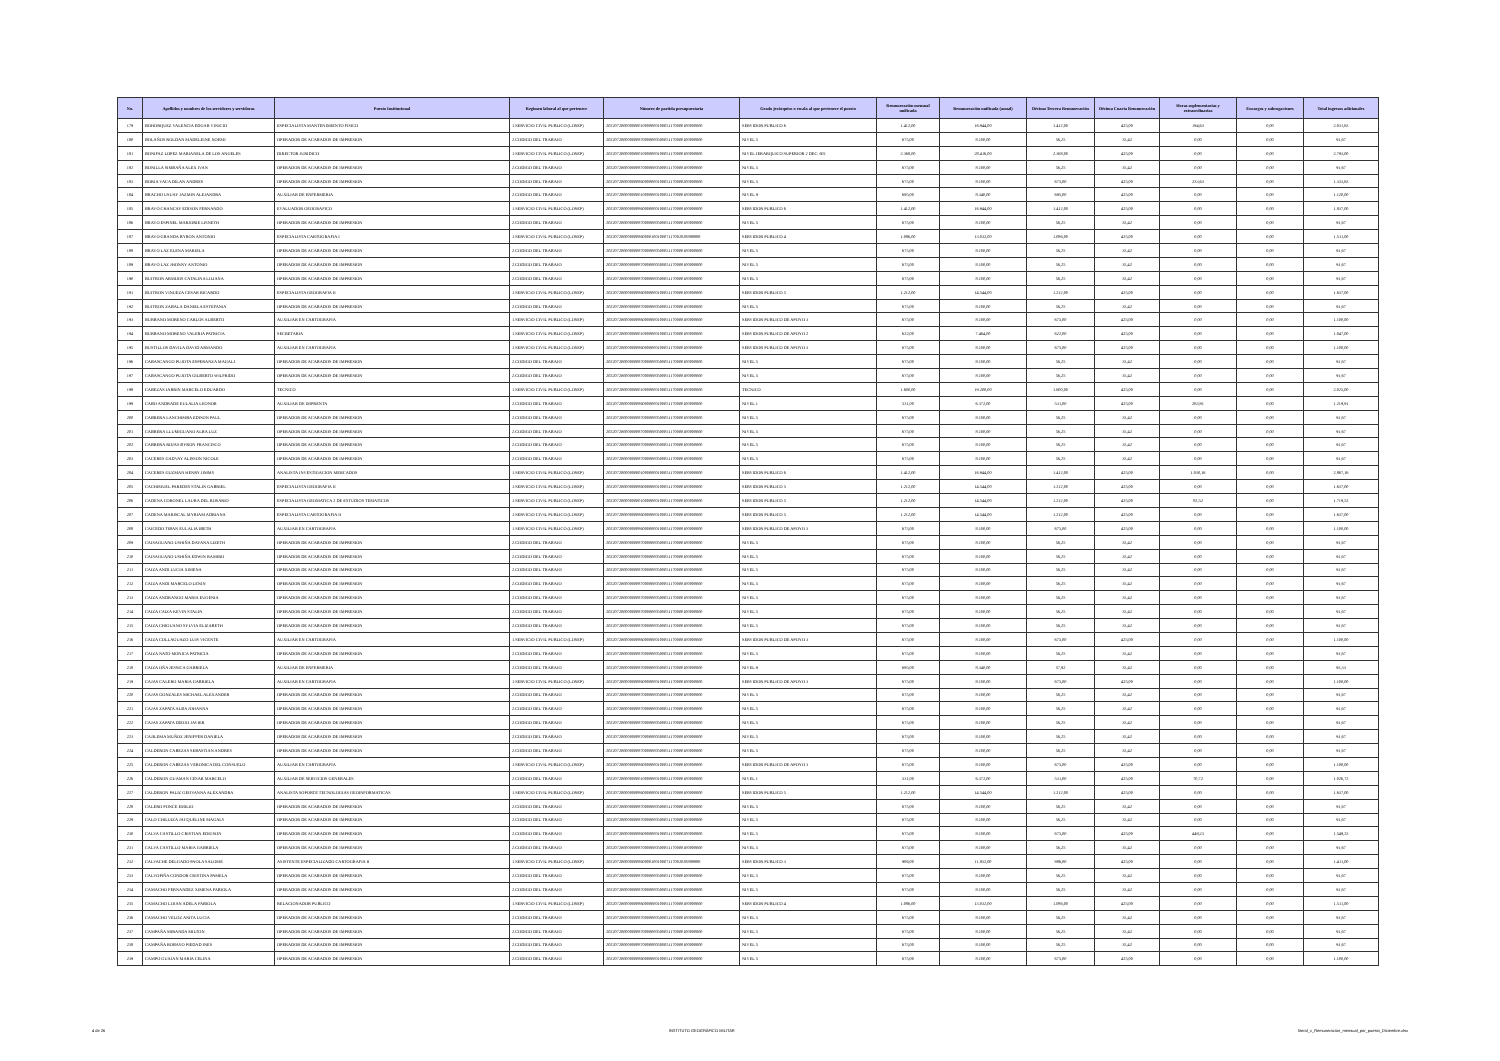| No. | Apellidos y nombres de los servidores y servidoras | Puesto Institucional | Regimen laboral al que pertenece | Número de partida presupuestaria | Grado jerárquico o escala al que pertenece el puesto | Remuneración mensual unificada | Remuneración unificada (anual) | Décimo Tercera Remuneración | Décima Cuarta Remuneración | Horas suplementarias y extraordinarias | Encargos y subrogaciones | Total ingresos adicionales |
| --- | --- | --- | --- | --- | --- | --- | --- | --- | --- | --- | --- | --- |
| 179 | BOHORQUEZ VALENCIA EDGAR VINICIO | ESPECIALISTA MANTENIMIENTO FISICO | 1.SERVICIO CIVIL PUBLICO (LOSEP) | 202207200000000010000000100051170000100000000 | SERVIDOR PUBLICO 6 | 1.412,00 | 16.944,00 | 1.412,00 | 425,00 | 194,63 | 0,00 | 2.031,63 |
| 180 | BOLAÑOS ROLDAN MADELEINE NOEMI | OPERADOR DE ACABADOS DE IMPRESION | 2.CODIGO DEL TRABAJO | 202207200000000870000000500051170000100000000 | NIVEL 5 | 675,00 | 8.100,00 | 56,25 | 35,42 | 0,00 | 0,00 | 91,67 |
| 181 | BONIFAZ LOPEZ MARIANELA DE LOS ANGELES | DIRECTOR JURIDICO | 1.SERVICIO CIVIL PUBLICO (LOSEP) | 202207200000000010000000100051170000100000000 | NIVEL JERARQUICO SUPERIOR 2 DEC. 601 | 2.368,00 | 28.416,00 | 2.368,00 | 425,00 | 0,00 | 0,00 | 2.793,00 |
| 182 | BONILLA SIMBAÑA ALEX IVAN | OPERADOR DE ACABADOS DE IMPRESION | 2.CODIGO DEL TRABAJO | 202207200000000870000000500051170000100000000 | NIVEL 5 | 675,00 | 8.100,00 | 56,25 | 35,42 | 0,00 | 0,00 | 91,67 |
| 183 | BORJA VACA DILAN ANDRES | OPERADOR DE ACABADOS DE IMPRESION | 2.CODIGO DEL TRABAJO | 202207200000000860000000100051170000200000000 | NIVEL 5 | 675,00 | 8.100,00 | 675,00 | 425,00 | 233,63 | 0,00 | 1.333,63 |
| 184 | BRACHO USUAY JAZMIN ALEJANDRA | AUXILIAR DE ENFERMERIA | 2.CODIGO DEL TRABAJO | 202207200000000010000000100051170000100000000 | NIVEL 9 | 695,00 | 8.340,00 | 695,00 | 425,00 | 0,00 | 0,00 | 1.120,00 |
| 185 | BRAVO CHANCAY EDISON FERNANDO | EVALUADOR GEOGRAFICO | 1.SERVICIO CIVIL PUBLICO (LOSEP) | 202207200000000860000000100051170000100000000 | SERVIDOR PUBLICO 6 | 1.412,00 | 16.944,00 | 1.412,00 | 425,00 | 0,00 | 0,00 | 1.837,00 |
| 186 | BRAVO ESPINEL MARJORIE LISNETH | OPERADOR DE ACABADOS DE IMPRESION | 2.CODIGO DEL TRABAJO | 202207200000000870000000500051170000100000000 | NIVEL 5 | 675,00 | 8.100,00 | 56,25 | 35,42 | 0,00 | 0,00 | 91,67 |
| 187 | BRAVO GRANDA BYRON ANTONIO | ESPECIALISTA CARTOGRAFIA I | 1.SERVICIO CIVIL PUBLICO (LOSEP) | 20220720000000086000010010007117002028888888 | SERVIDOR PUBLICO 4 | 1.086,00 | 13.032,00 | 1.086,00 | 425,00 | 0,00 | 0,00 | 1.511,00 |
| 188 | BRAVO LAZ ELENA MARIELA | OPERADOR DE ACABADOS DE IMPRESION | 2.CODIGO DEL TRABAJO | 202207200000000870000000500051170000100000000 | NIVEL 5 | 675,00 | 8.100,00 | 56,25 | 35,42 | 0,00 | 0,00 | 91,67 |
| 189 | BRAVO LAZ JHONNY ANTONIO | OPERADOR DE ACABADOS DE IMPRESION | 2.CODIGO DEL TRABAJO | 202207200000000870000000500051170000100000000 | NIVEL 5 | 675,00 | 8.100,00 | 56,25 | 35,42 | 0,00 | 0,00 | 91,67 |
| 190 | BUITRON ARMIJOS CATALINA LILIANA | OPERADOR DE ACABADOS DE IMPRESION | 2.CODIGO DEL TRABAJO | 202207200000000870000000500051170000100000000 | NIVEL 5 | 675,00 | 8.100,00 | 56,25 | 35,42 | 0,00 | 0,00 | 91,67 |
| 191 | BUITRON VINUEZA CESAR RICARDO | ESPECIALISTA GEOGRAFIA II | 1.SERVICIO CIVIL PUBLICO (LOSEP) | 202207200000000860000000100051170000100000000 | SERVIDOR PUBLICO 5 | 1.212,00 | 14.544,00 | 1.212,00 | 425,00 | 0,00 | 0,00 | 1.637,00 |
| 192 | BUITRON ZABALA DANIELA ESTEFANIA | OPERADOR DE ACABADOS DE IMPRESION | 2.CODIGO DEL TRABAJO | 202207200000000870000000500051170000100000000 | NIVEL 5 | 675,00 | 8.100,00 | 56,25 | 35,42 | 0,00 | 0,00 | 91,67 |
| 193 | BURBANO MORENO CARLOS ALBERTO | AUXILIAR EN CARTOGRAFIA | 1.SERVICIO CIVIL PUBLICO (LOSEP) | 202207200000000860000000100051170000100000000 | SERVIDOR PUBLICO DE APOYO 3 | 675,00 | 8.100,00 | 675,00 | 425,00 | 0,00 | 0,00 | 1.100,00 |
| 194 | BURBANO MORENO VALERIA PATRICIA | SECRETARIA | 1.SERVICIO CIVIL PUBLICO (LOSEP) | 202207200000000010000000100051170000100000000 | SERVIDOR PUBLICO DE APOYO 2 | 622,00 | 7.464,00 | 622,00 | 425,00 | 0,00 | 0,00 | 1.047,00 |
| 195 | BUSTILLOS DAVILA DAVID ARMANDO | AUXILIAR EN CARTOGRAFIA | 1.SERVICIO CIVIL PUBLICO (LOSEP) | 202207200000000860000000100051170000100000000 | SERVIDOR PUBLICO DE APOYO 3 | 675,00 | 8.100,00 | 675,00 | 425,00 | 0,00 | 0,00 | 1.100,00 |
| 196 | CABASCANGO PUJOTA ESPERANZA MAGALI | OPERADOR DE ACABADOS DE IMPRESION | 2.CODIGO DEL TRABAJO | 202207200000000870000000500051170000100000000 | NIVEL 5 | 675,00 | 8.100,00 | 56,25 | 35,42 | 0,00 | 0,00 | 91,67 |
| 197 | CABASCANGO PUJOTA GILBERTO WILFRIDO | OPERADOR DE ACABADOS DE IMPRESION | 2.CODIGO DEL TRABAJO | 202207200000000870000000500051170000100000000 | NIVEL 5 | 675,00 | 8.100,00 | 56,25 | 35,42 | 0,00 | 0,00 | 91,67 |
| 198 | CABEZAS JARRIN MARCELO EDUARDO | TECNICO | 1.SERVICIO CIVIL PUBLICO (LOSEP) | 202207200000000010000000100051170000100000000 | TECNICO | 1.600,00 | 19.200,00 | 1.600,00 | 425,00 | 0,00 | 0,00 | 2.025,00 |
| 199 | CABO ANDRADE EULALIA LEONOR | AUXILIAR DE IMPRENTA | 2.CODIGO DEL TRABAJO | 202207200000000860000000100051170000100000000 | NIVEL 1 | 531,00 | 6.372,00 | 531,00 | 425,00 | 263,91 | 0,00 | 1.219,91 |
| 200 | CABRERA LANCHIMBA EDISON PAUL | OPERADOR DE ACABADOS DE IMPRESION | 2.CODIGO DEL TRABAJO | 202207200000000870000000500051170000100000000 | NIVEL 5 | 675,00 | 8.100,00 | 56,25 | 35,42 | 0,00 | 0,00 | 91,67 |
| 201 | CABRERA LLUMIGUANO ALBA LUZ | OPERADOR DE ACABADOS DE IMPRESION | 2.CODIGO DEL TRABAJO | 202207200000000870000000500051170000100000000 | NIVEL 5 | 675,00 | 8.100,00 | 56,25 | 35,42 | 0,00 | 0,00 | 91,67 |
| 202 | CABRERA ROJAS BYRON FRANCISCO | OPERADOR DE ACABADOS DE IMPRESION | 2.CODIGO DEL TRABAJO | 202207200000000870000000500051170000100000000 | NIVEL 5 | 675,00 | 8.100,00 | 56,25 | 35,42 | 0,00 | 0,00 | 91,67 |
| 203 | CACERES GADVAY ALISSON NICOLE | OPERADOR DE ACABADOS DE IMPRESION | 2.CODIGO DEL TRABAJO | 202207200000000870000000500051170000100000000 | NIVEL 5 | 675,00 | 8.100,00 | 56,25 | 35,42 | 0,00 | 0,00 | 91,67 |
| 204 | CACERES GUZMAN HENRY JIMMY | ANALISTA INVESTIGACION MERCADOS | 1.SERVICIO CIVIL PUBLICO (LOSEP) | 202207200000000010000000100051170000100000000 | SERVIDOR PUBLICO 6 | 1.412,00 | 16.944,00 | 1.412,00 | 425,00 | 1.030,16 | 0,00 | 2.867,16 |
| 205 | CACHIMUEL PAREDES STALIN GABRIEL | ESPECIALISTA GEOGRAFIA II | 1.SERVICIO CIVIL PUBLICO (LOSEP) | 202207200000000860000000100051170000100000000 | SERVIDOR PUBLICO 5 | 1.212,00 | 14.544,00 | 1.212,00 | 425,00 | 0,00 | 0,00 | 1.637,00 |
| 206 | CADENA CORONEL LAURA DEL ROSARIO | ESPECIALISTA GEOMATICA 2 DE ESTUDIOS TEMATICOS | 1.SERVICIO CIVIL PUBLICO (LOSEP) | 202207200000000010000000100051170000100000000 | SERVIDOR PUBLICO 5 | 1.212,00 | 14.544,00 | 1.212,00 | 425,00 | 82,52 | 0,00 | 1.719,52 |
| 207 | CADENA MARISCAL MYRIAM ADRIANA | ESPECIALISTA CARTOGRAFIA II | 1.SERVICIO CIVIL PUBLICO (LOSEP) | 202207200000000860000000100051170000100000000 | SERVIDOR PUBLICO 5 | 1.212,00 | 14.544,00 | 1.212,00 | 425,00 | 0,00 | 0,00 | 1.637,00 |
| 208 | CAICEDO TIBAN EULALIA IBETH | AUXILIAR EN CARTOGRAFIA | 1.SERVICIO CIVIL PUBLICO (LOSEP) | 202207200000000860000000100051170000100000000 | SERVIDOR PUBLICO DE APOYO 3 | 675,00 | 8.100,00 | 675,00 | 425,00 | 0,00 | 0,00 | 1.100,00 |
| 209 | CAISAGUANO USHIÑA DAYANA LIZETH | OPERADOR DE ACABADOS DE IMPRESION | 2.CODIGO DEL TRABAJO | 202207200000000870000000500051170000100000000 | NIVEL 5 | 675,00 | 8.100,00 | 56,25 | 35,42 | 0,00 | 0,00 | 91,67 |
| 210 | CAISAGUANO USHIÑA EDWIN RAMIRO | OPERADOR DE ACABADOS DE IMPRESION | 2.CODIGO DEL TRABAJO | 202207200000000870000000500051170000100000000 | NIVEL 5 | 675,00 | 8.100,00 | 56,25 | 35,42 | 0,00 | 0,00 | 91,67 |
| 211 | CAIZA ANDI LUCIA XIMENA | OPERADOR DE ACABADOS DE IMPRESION | 2.CODIGO DEL TRABAJO | 202207200000000870000000500051170000100000000 | NIVEL 5 | 675,00 | 8.100,00 | 56,25 | 35,42 | 0,00 | 0,00 | 91,67 |
| 212 | CAIZA ANDI MARCELO LENIN | OPERADOR DE ACABADOS DE IMPRESION | 2.CODIGO DEL TRABAJO | 202207200000000870000000500051170000100000000 | NIVEL 5 | 675,00 | 8.100,00 | 56,25 | 35,42 | 0,00 | 0,00 | 91,67 |
| 213 | CAIZA ANDRANGO MARIA EUGENIA | OPERADOR DE ACABADOS DE IMPRESION | 2.CODIGO DEL TRABAJO | 202207200000000870000000500051170000100000000 | NIVEL 5 | 675,00 | 8.100,00 | 56,25 | 35,42 | 0,00 | 0,00 | 91,67 |
| 214 | CAIZA CAIZA KEVIN STALIN | OPERADOR DE ACABADOS DE IMPRESION | 2.CODIGO DEL TRABAJO | 202207200000000870000000500051170000100000000 | NIVEL 5 | 675,00 | 8.100,00 | 56,25 | 35,42 | 0,00 | 0,00 | 91,67 |
| 215 | CAIZA CHIGUANO SYLVIA ELIZABETH | OPERADOR DE ACABADOS DE IMPRESION | 2.CODIGO DEL TRABAJO | 202207200000000870000000500051170000100000000 | NIVEL 5 | 675,00 | 8.100,00 | 56,25 | 35,42 | 0,00 | 0,00 | 91,67 |
| 216 | CAIZA COLLAGUAZO LUIS VICENTE | AUXILIAR EN CARTOGRAFIA | 1.SERVICIO CIVIL PUBLICO (LOSEP) | 202207200000000860000000100051170000100000000 | SERVIDOR PUBLICO DE APOYO 3 | 675,00 | 8.100,00 | 675,00 | 425,00 | 0,00 | 0,00 | 1.100,00 |
| 217 | CAIZA NATO MONICA PATRICIA | OPERADOR DE ACABADOS DE IMPRESION | 2.CODIGO DEL TRABAJO | 202207200000000870000000500051170000100000000 | NIVEL 5 | 675,00 | 8.100,00 | 56,25 | 35,42 | 0,00 | 0,00 | 91,67 |
| 218 | CAIZA OÑA JESSICA GABRIELA | AUXILIAR DE ENFERMERIA | 2.CODIGO DEL TRABAJO | 202207200000000870000000500051170000100000000 | NIVEL 9 | 695,00 | 8.340,00 | 57,92 | 35,42 | 0,00 | 0,00 | 93,33 |
| 219 | CAJAS CALERO MARIA GABRIELA | AUXILIAR EN CARTOGRAFIA | 1.SERVICIO CIVIL PUBLICO (LOSEP) | 202207200000000860000000100051170000100000000 | SERVIDOR PUBLICO DE APOYO 3 | 675,00 | 8.100,00 | 675,00 | 425,00 | 0,00 | 0,00 | 1.100,00 |
| 220 | CAJAS GONZALES MICHAEL ALEXANDER | OPERADOR DE ACABADOS DE IMPRESION | 2.CODIGO DEL TRABAJO | 202207200000000870000000500051170000100000000 | NIVEL 5 | 675,00 | 8.100,00 | 56,25 | 35,42 | 0,00 | 0,00 | 91,67 |
| 221 | CAJAS ZAPATA ALBA JOHANNA | OPERADOR DE ACABADOS DE IMPRESION | 2.CODIGO DEL TRABAJO | 202207200000000870000000500051170000100000000 | NIVEL 5 | 675,00 | 8.100,00 | 56,25 | 35,42 | 0,00 | 0,00 | 91,67 |
| 222 | CAJAS ZAPATA DIEGO JAVIER | OPERADOR DE ACABADOS DE IMPRESION | 2.CODIGO DEL TRABAJO | 202207200000000870000000500051170000100000000 | NIVEL 5 | 675,00 | 8.100,00 | 56,25 | 35,42 | 0,00 | 0,00 | 91,67 |
| 223 | CAJILEMA MUÑOZ JENIFFER DANIELA | OPERADOR DE ACABADOS DE IMPRESION | 2.CODIGO DEL TRABAJO | 202207200000000870000000500051170000100000000 | NIVEL 5 | 675,00 | 8.100,00 | 56,25 | 35,42 | 0,00 | 0,00 | 91,67 |
| 224 | CALDERON CABEZAS SEBASTIAN ANDRES | OPERADOR DE ACABADOS DE IMPRESION | 2.CODIGO DEL TRABAJO | 202207200000000870000000500051170000100000000 | NIVEL 5 | 675,00 | 8.100,00 | 56,25 | 35,42 | 0,00 | 0,00 | 91,67 |
| 225 | CALDERON CABEZAS VERONICA DEL CONSUELO | AUXILIAR EN CARTOGRAFIA | 1.SERVICIO CIVIL PUBLICO (LOSEP) | 202207200000000860000000100051170000100000000 | SERVIDOR PUBLICO DE APOYO 3 | 675,00 | 8.100,00 | 675,00 | 425,00 | 0,00 | 0,00 | 1.100,00 |
| 226 | CALDERON GUAMAN CESAR MARCELO | AUXILIAR DE SERVICIOS GENERALES | 2.CODIGO DEL TRABAJO | 202207200000000010000000100051170000100000000 | NIVEL 1 | 531,00 | 6.372,00 | 531,00 | 425,00 | 70,72 | 0,00 | 1.026,72 |
| 227 | CALDERON PALIZ GEOVANNA ALEXANDRA | ANALISTA SOPORTE TECNOLOGIAS GEOINFORMATICAS | 1.SERVICIO CIVIL PUBLICO (LOSEP) | 202207200000000860000000100051170000100000000 | SERVIDOR PUBLICO 5 | 1.212,00 | 14.544,00 | 1.212,00 | 425,00 | 0,00 | 0,00 | 1.637,00 |
| 228 | CALERO PONCE EMILIO | OPERADOR DE ACABADOS DE IMPRESION | 2.CODIGO DEL TRABAJO | 202207200000000870000000500051170000100000000 | NIVEL 5 | 675,00 | 8.100,00 | 56,25 | 35,42 | 0,00 | 0,00 | 91,67 |
| 229 | CALO CHILUIZA JACQUELINE MAGALY | OPERADOR DE ACABADOS DE IMPRESION | 2.CODIGO DEL TRABAJO | 202207200000000870000000500051170000100000000 | NIVEL 5 | 675,00 | 8.100,00 | 56,25 | 35,42 | 0,00 | 0,00 | 91,67 |
| 230 | CALVA CASTILLO CRISTIAN EDIGSON | OPERADOR DE ACABADOS DE IMPRESION | 2.CODIGO DEL TRABAJO | 202207200000000860000000100051170000200000000 | NIVEL 5 | 675,00 | 8.100,00 | 675,00 | 425,00 | 449,23 | 0,00 | 1.549,23 |
| 231 | CALVA CASTILLO MARIA GABRIELA | OPERADOR DE ACABADOS DE IMPRESION | 2.CODIGO DEL TRABAJO | 202207200000000870000000500051170000100000000 | NIVEL 5 | 675,00 | 8.100,00 | 56,25 | 35,42 | 0,00 | 0,00 | 91,67 |
| 232 | CALVACHE DELGADO PAOLA SALOME | ASISTENTE ESPECIALIZADO CARTOGRAFIA II | 1.SERVICIO CIVIL PUBLICO (LOSEP) | 20220720000000086000010010007117002028888888 | SERVIDOR PUBLICO 3 | 986,00 | 11.832,00 | 986,00 | 425,00 | 0,00 | 0,00 | 1.411,00 |
| 233 | CALVOPIÑA CONDOR CRISTINA PAMELA | OPERADOR DE ACABADOS DE IMPRESION | 2.CODIGO DEL TRABAJO | 202207200000000870000000500051170000100000000 | NIVEL 5 | 675,00 | 8.100,00 | 56,25 | 35,42 | 0,00 | 0,00 | 91,67 |
| 234 | CAMACHO FERNANDEZ XIMENA FABIOLA | OPERADOR DE ACABADOS DE IMPRESION | 2.CODIGO DEL TRABAJO | 202207200000000870000000500051170000100000000 | NIVEL 5 | 675,00 | 8.100,00 | 56,25 | 35,42 | 0,00 | 0,00 | 91,67 |
| 235 | CAMACHO LOJAN ADELA FABIOLA | RELACIONADOR PUBLICO | 1.SERVICIO CIVIL PUBLICO (LOSEP) | 202207200000000860000000100051170000100000000 | SERVIDOR PUBLICO 4 | 1.086,00 | 13.032,00 | 1.086,00 | 425,00 | 0,00 | 0,00 | 1.511,00 |
| 236 | CAMACHO VELOZ ANITA LUCIA | OPERADOR DE ACABADOS DE IMPRESION | 2.CODIGO DEL TRABAJO | 202207200000000870000000500051170000100000000 | NIVEL 5 | 675,00 | 8.100,00 | 56,25 | 35,42 | 0,00 | 0,00 | 91,67 |
| 237 | CAMPAÑA MIRANDA MILTON | OPERADOR DE ACABADOS DE IMPRESION | 2.CODIGO DEL TRABAJO | 202207200000000870000000500051170000100000000 | NIVEL 5 | 675,00 | 8.100,00 | 56,25 | 35,42 | 0,00 | 0,00 | 91,67 |
| 238 | CAMPAÑA ROBAYO PIEDAD INES | OPERADOR DE ACABADOS DE IMPRESION | 2.CODIGO DEL TRABAJO | 202207200000000870000000500051170000100000000 | NIVEL 5 | 675,00 | 8.100,00 | 56,25 | 35,42 | 0,00 | 0,00 | 91,67 |
| 239 | CAMPO GUAJAN MARIA CELINA | OPERADOR DE ACABADOS DE IMPRESION | 2.CODIGO DEL TRABAJO | 202207200000000860000000100051170000100000000 | NIVEL 5 | 675,00 | 8.100,00 | 675,00 | 425,00 | 0,00 | 0,00 | 1.100,00 |
4 de 26 INSTITUTO GEOGRÁFICO MILITAR literal_c_Remuneracion_mensual_por_puesto_Diciembre.xlsx